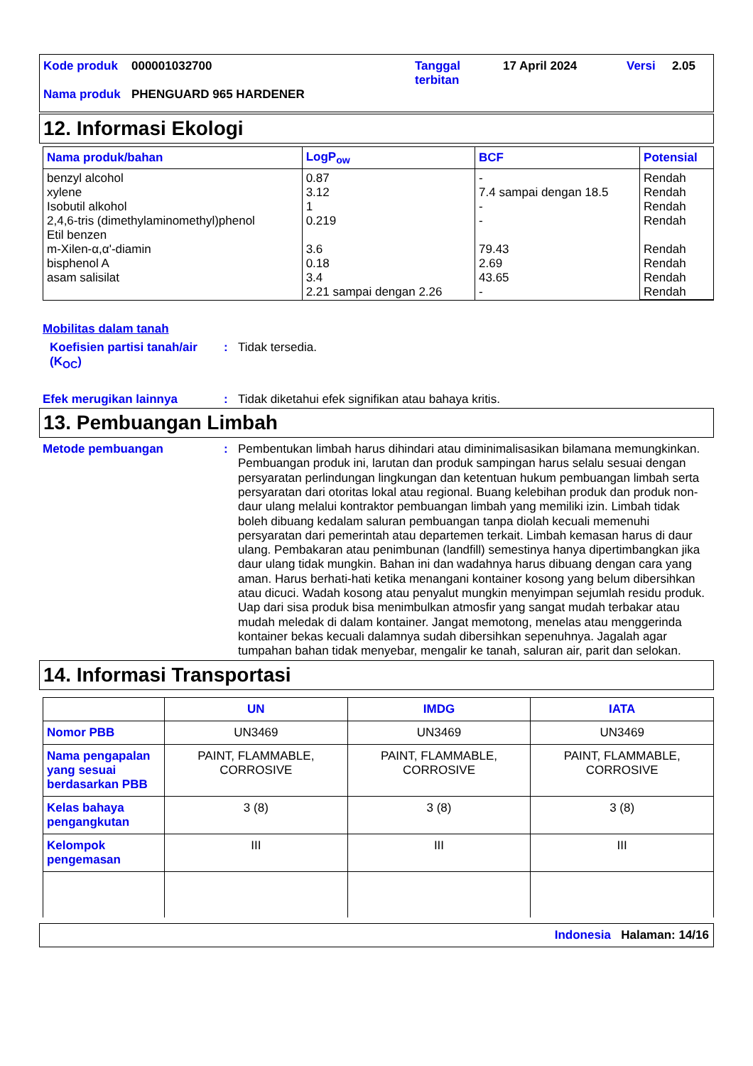| Kode produk | 000001032700 | Tanggal terbitan | 17 April 2024 | Versi | 2.05 |
| Nama produk | PHENGUARD 965 HARDENER | | | | |
12. Informasi Ekologi
| Nama produk/bahan | LogP<sub>ow</sub> | BCF | Potensial |
| --- | --- | --- | --- |
| benzyl alcohol xylene Isobutil alkohol 2,4,6-tris (dimethylaminomethyl)phenol Etil benzen m-Xilen-α,α'-diamin bisphenol A asam salisilat | 0.87 3.12 1 0.219 3.6 0.18 3.4 2.21 sampai dengan 2.26 | - 7.4 sampai dengan 18.5 - - 79.43 2.69 43.65 - | Rendah Rendah Rendah Rendah Rendah Rendah Rendah Rendah |
Mobilitas dalam tanah
Koefisien partisi tanah/air (K<sub>OC</sub>)
:
Tidak tersedia.
Efek merugikan lainnya :
Tidak diketahui efek signifikan atau bahaya kritis.
13. Pembuangan Limbah
Metode pembuangan :
Pembentukan limbah harus dihindari atau diminimalisasikan bilamana memungkinkan. Pembuangan produk ini, larutan dan produk sampingan harus selalu sesuai dengan persyaratan perlindungan lingkungan dan ketentuan hukum pembuangan limbah serta persyaratan dari otoritas lokal atau regional. Buang kelebihan produk dan produk non-daur ulang melalui kontraktor pembuangan limbah yang memiliki izin. Limbah tidak boleh dibuang kedalam saluran pembuangan tanpa diolah kecuali memenuhi persyaratan dari pemerintah atau departemen terkait. Limbah kemasan harus di daur ulang. Pembakaran atau penimbunan (landfill) semestinya hanya dipertimbangkan jika daur ulang tidak mungkin. Bahan ini dan wadahnya harus dibuang dengan cara yang aman. Harus berhati-hati ketika menangani kontainer kosong yang belum dibersihkan atau dicuci. Wadah kosong atau penyalut mungkin menyimpan sejumlah residu produk. Uap dari sisa produk bisa menimbulkan atmosfir yang sangat mudah terbakar atau mudah meledak di dalam kontainer. Jangat memotong, menelas atau menggerinda kontainer bekas kecuali dalamnya sudah dibersihkan sepenuhnya. Jagalah agar tumpahan bahan tidak menyebar, mengalir ke tanah, saluran air, parit dan selokan.
14. Informasi Transportasi
| | UN | IMDG | IATA |
| --- | --- | --- | --- |
| Nomor PBB | UN3469 | UN3469 | UN3469 |
| Nama pengapalan yang sesuai berdasarkan PBB | PAINT, FLAMMABLE, CORROSIVE | PAINT, FLAMMABLE, CORROSIVE | PAINT, FLAMMABLE, CORROSIVE |
| Kelas bahaya pengangkutan | 3 (8) | 3 (8) | 3 (8) |
| Kelompok pengemasan | III | III | III |
Indonesia Halaman: 14/16